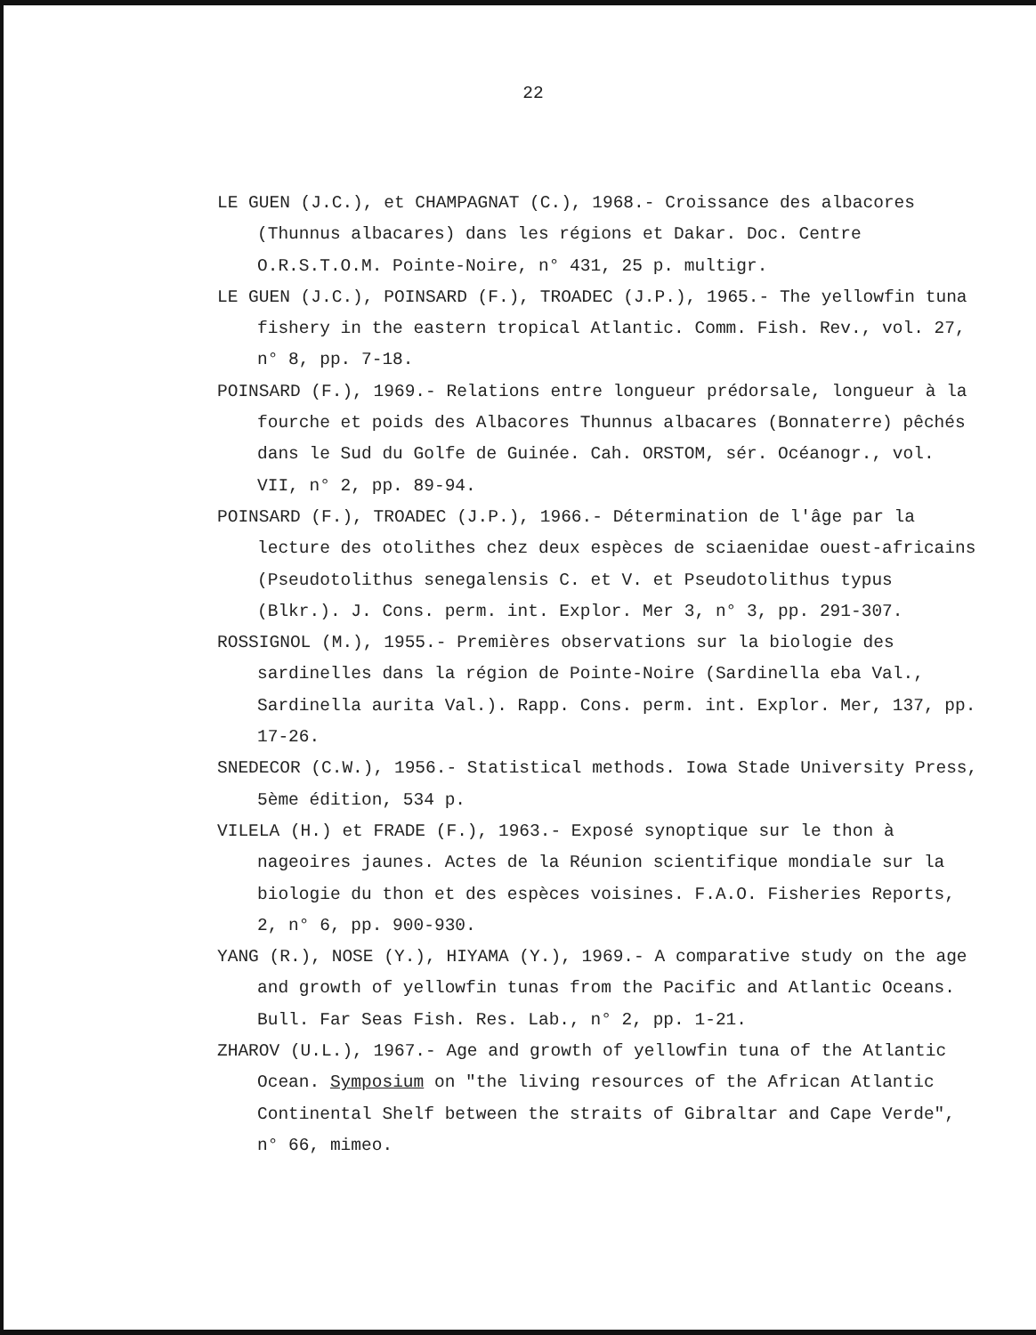22
LE GUEN (J.C.), et CHAMPAGNAT (C.), 1968.- Croissance des albacores (Thunnus albacares) dans les régions et Dakar. Doc. Centre O.R.S.T.O.M. Pointe-Noire, n° 431, 25 p. multigr.
LE GUEN (J.C.), POINSARD (F.), TROADEC (J.P.), 1965.- The yellowfin tuna fishery in the eastern tropical Atlantic. Comm. Fish. Rev., vol. 27, n° 8, pp. 7-18.
POINSARD (F.), 1969.- Relations entre longueur prédorsale, longueur à la fourche et poids des Albacores Thunnus albacares (Bonnaterre) pêchés dans le Sud du Golfe de Guinée. Cah. ORSTOM, sér. Océanogr., vol. VII, n° 2, pp. 89-94.
POINSARD (F.), TROADEC (J.P.), 1966.- Détermination de l'âge par la lecture des otolithes chez deux espèces de sciaenidae ouest-africains (Pseudotolithus senegalensis C. et V. et Pseudotolithus typus (Blkr.). J. Cons. perm. int. Explor. Mer 3, n° 3, pp. 291-307.
ROSSIGNOL (M.), 1955.- Premières observations sur la biologie des sardinelles dans la région de Pointe-Noire (Sardinella eba Val., Sardinella aurita Val.). Rapp. Cons. perm. int. Explor. Mer, 137, pp. 17-26.
SNEDECOR (C.W.), 1956.- Statistical methods. Iowa Stade University Press, 5ème édition, 534 p.
VILELA (H.) et FRADE (F.), 1963.- Exposé synoptique sur le thon à nageoires jaunes. Actes de la Réunion scientifique mondiale sur la biologie du thon et des espèces voisines. F.A.O. Fisheries Reports, 2, n° 6, pp. 900-930.
YANG (R.), NOSE (Y.), HIYAMA (Y.), 1969.- A comparative study on the age and growth of yellowfin tunas from the Pacific and Atlantic Oceans. Bull. Far Seas Fish. Res. Lab., n° 2, pp. 1-21.
ZHAROV (U.L.), 1967.- Age and growth of yellowfin tuna of the Atlantic Ocean. Symposium on "the living resources of the African Atlantic Continental Shelf between the straits of Gibraltar and Cape Verde", n° 66, mimeo.